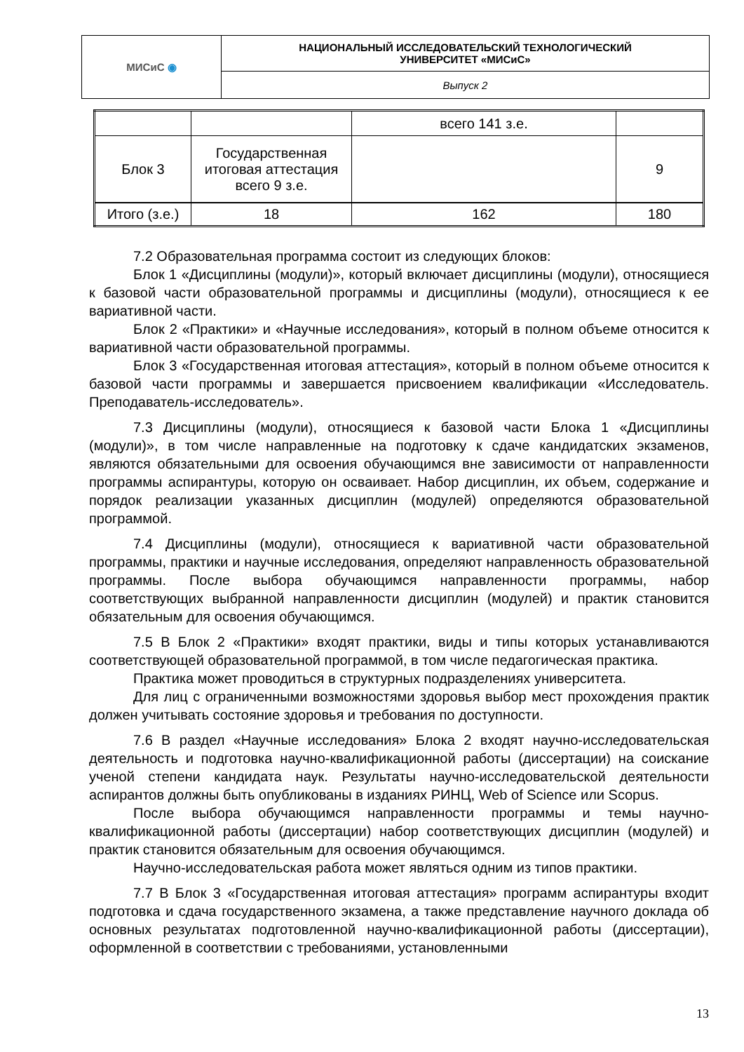| МИСиС ◉ | НАЦИОНАЛЬНЫЙ ИССЛЕДОВАТЕЛЬСКИЙ ТЕХНОЛОГИЧЕСКИЙ УНИВЕРСИТЕТ «МИСиС» |
| | Выпуск 2 |
| | | всего 141 з.е. | |
| Блок 3 | Государственная итоговая аттестация всего 9 з.е. | | 9 |
| Итого (з.е.) | 18 | 162 | 180 |
7.2 Образовательная программа состоит из следующих блоков:
Блок 1 «Дисциплины (модули)», который включает дисциплины (модули), относящиеся к базовой части образовательной программы и дисциплины (модули), относящиеся к ее вариативной части.
Блок 2 «Практики» и «Научные исследования», который в полном объеме относится к вариативной части образовательной программы.
Блок 3 «Государственная итоговая аттестация», который в полном объеме относится к базовой части программы и завершается присвоением квалификации «Исследователь. Преподаватель-исследователь».
7.3 Дисциплины (модули), относящиеся к базовой части Блока 1 «Дисциплины (модули)», в том числе направленные на подготовку к сдаче кандидатских экзаменов, являются обязательными для освоения обучающимся вне зависимости от направленности программы аспирантуры, которую он осваивает. Набор дисциплин, их объем, содержание и порядок реализации указанных дисциплин (модулей) определяются образовательной программой.
7.4 Дисциплины (модули), относящиеся к вариативной части образовательной программы, практики и научные исследования, определяют направленность образовательной программы. После выбора обучающимся направленности программы, набор соответствующих выбранной направленности дисциплин (модулей) и практик становится обязательным для освоения обучающимся.
7.5 В Блок 2 «Практики» входят практики, виды и типы которых устанавливаются соответствующей образовательной программой, в том числе педагогическая практика.
Практика может проводиться в структурных подразделениях университета.
Для лиц с ограниченными возможностями здоровья выбор мест прохождения практик должен учитывать состояние здоровья и требования по доступности.
7.6 В раздел «Научные исследования» Блока 2 входят научно-исследовательская деятельность и подготовка научно-квалификационной работы (диссертации) на соискание ученой степени кандидата наук. Результаты научно-исследовательской деятельности аспирантов должны быть опубликованы в изданиях РИНЦ, Web of Science или Scopus.
После выбора обучающимся направленности программы и темы научно-квалификационной работы (диссертации) набор соответствующих дисциплин (модулей) и практик становится обязательным для освоения обучающимся.
Научно-исследовательская работа может являться одним из типов практики.
7.7 В Блок 3 «Государственная итоговая аттестация» программ аспирантуры входит подготовка и сдача государственного экзамена, а также представление научного доклада об основных результатах подготовленной научно-квалификационной работы (диссертации), оформленной в соответствии с требованиями, установленными
13